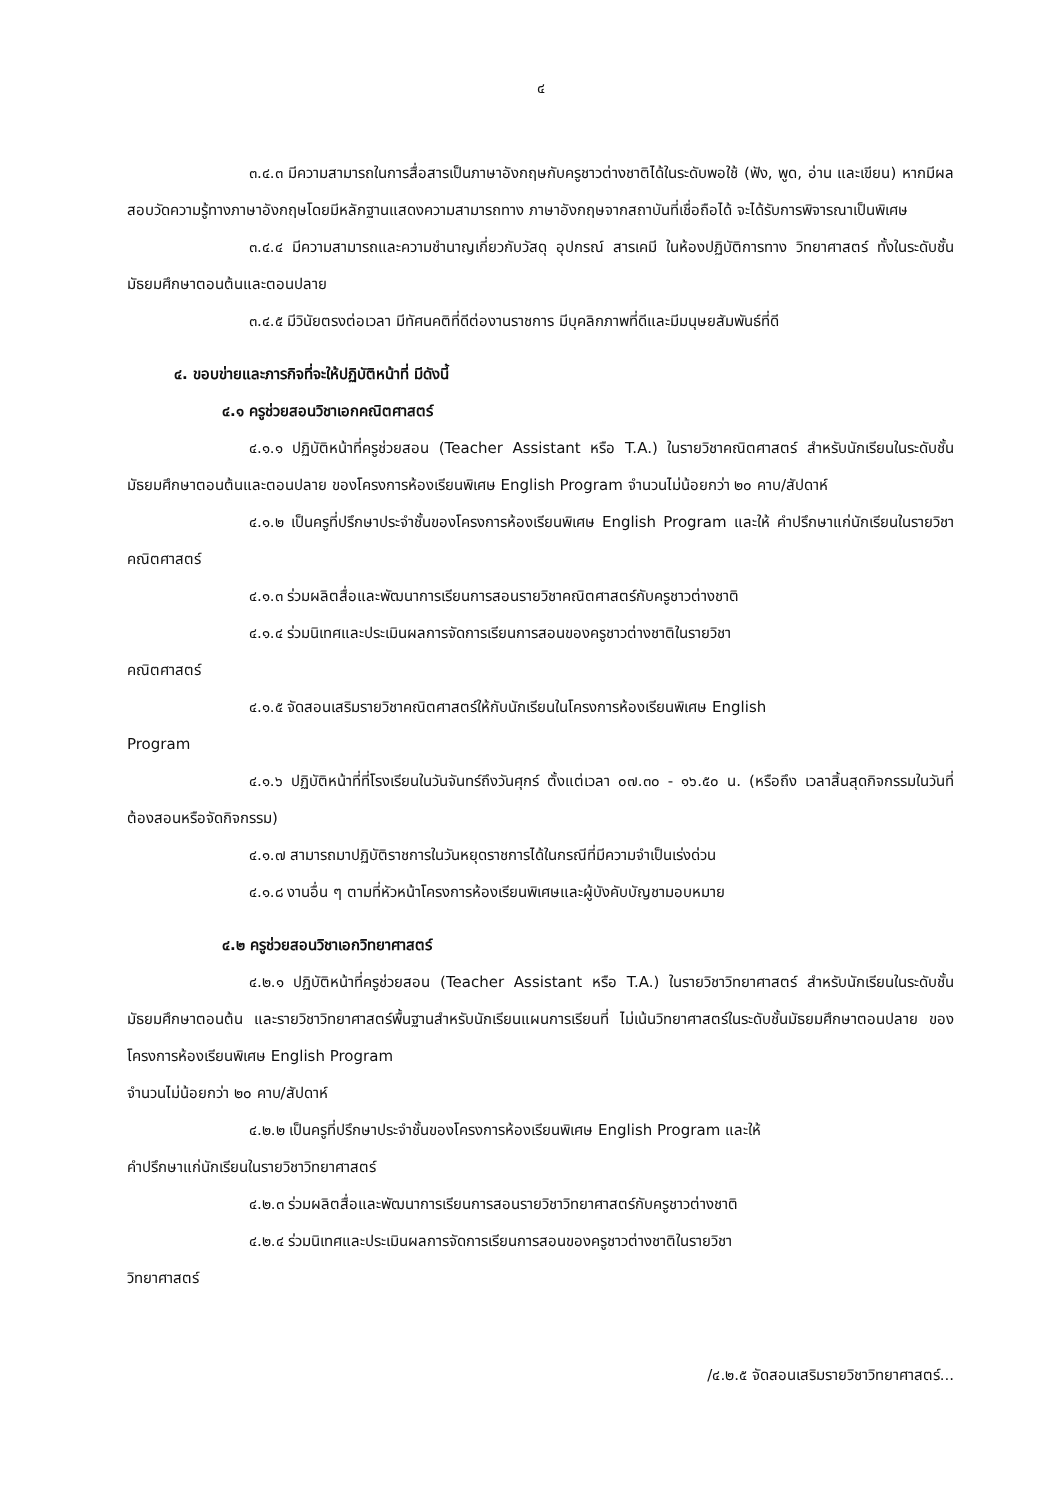๔
๓.๔.๓ มีความสามารถในการสื่อสารเป็นภาษาอังกฤษกับครูชาวต่างชาติได้ในระดับพอใช้ (ฟัง, พูด, อ่าน และเขียน) หากมีผลสอบวัดความรู้ทางภาษาอังกฤษโดยมีหลักฐานแสดงความสามารถทาง ภาษาอังกฤษจากสถาบันที่เชื่อถือได้ จะได้รับการพิจารณาเป็นพิเศษ
๓.๔.๔ มีความสามารถและความชำนาญเกี่ยวกับวัสดุ อุปกรณ์ สารเคมี ในห้องปฏิบัติการทาง วิทยาศาสตร์ ทั้งในระดับชั้นมัธยมศึกษาตอนต้นและตอนปลาย
๓.๔.๕ มีวินัยตรงต่อเวลา มีทัศนคติที่ดีต่องานราชการ มีบุคลิกภาพที่ดีและมีมนุษยสัมพันธ์ที่ดี
๔. ขอบข่ายและภารกิจที่จะให้ปฏิบัติหน้าที่ มีดังนี้
๔.๑ ครูช่วยสอนวิชาเอกคณิตศาสตร์
๔.๑.๑ ปฏิบัติหน้าที่ครูช่วยสอน (Teacher Assistant หรือ T.A.) ในรายวิชาคณิตศาสตร์ สำหรับนักเรียนในระดับชั้นมัธยมศึกษาตอนต้นและตอนปลาย ของโครงการห้องเรียนพิเศษ English Program จำนวนไม่น้อยกว่า ๒๐ คาบ/สัปดาห์
๔.๑.๒ เป็นครูที่ปรึกษาประจำชั้นของโครงการห้องเรียนพิเศษ English Program และให้ คำปรึกษาแก่นักเรียนในรายวิชาคณิตศาสตร์
๔.๑.๓ ร่วมผลิตสื่อและพัฒนาการเรียนการสอนรายวิชาคณิตศาสตร์กับครูชาวต่างชาติ
๔.๑.๔ ร่วมนิเทศและประเมินผลการจัดการเรียนการสอนของครูชาวต่างชาติในรายวิชา
คณิตศาสตร์
๔.๑.๕ จัดสอนเสริมรายวิชาคณิตศาสตร์ให้กับนักเรียนในโครงการห้องเรียนพิเศษ English
Program
๔.๑.๖ ปฏิบัติหน้าที่ที่โรงเรียนในวันจันทร์ถึงวันศุกร์ ตั้งแต่เวลา ๐๗.๓๐ - ๑๖.๕๐ น. (หรือถึง เวลาสิ้นสุดกิจกรรมในวันที่ต้องสอนหรือจัดกิจกรรม)
๔.๑.๗ สามารถมาปฏิบัติราชการในวันหยุดราชการได้ในกรณีที่มีความจำเป็นเร่งด่วน
๔.๑.๘ งานอื่น ๆ ตามที่หัวหน้าโครงการห้องเรียนพิเศษและผู้บังคับบัญชามอบหมาย
๔.๒ ครูช่วยสอนวิชาเอกวิทยาศาสตร์
๔.๒.๑ ปฏิบัติหน้าที่ครูช่วยสอน (Teacher Assistant หรือ T.A.) ในรายวิชาวิทยาศาสตร์ สำหรับนักเรียนในระดับชั้นมัธยมศึกษาตอนต้น และรายวิชาวิทยาศาสตร์พื้นฐานสำหรับนักเรียนแผนการเรียนที่ ไม่เน้นวิทยาศาสตร์ในระดับชั้นมัธยมศึกษาตอนปลาย ของโครงการห้องเรียนพิเศษ English Program
จำนวนไม่น้อยกว่า ๒๐ คาบ/สัปดาห์
๔.๒.๒ เป็นครูที่ปรึกษาประจำชั้นของโครงการห้องเรียนพิเศษ English Program และให้
คำปรึกษาแก่นักเรียนในรายวิชาวิทยาศาสตร์
๔.๒.๓ ร่วมผลิตสื่อและพัฒนาการเรียนการสอนรายวิชาวิทยาศาสตร์กับครูชาวต่างชาติ
๔.๒.๔ ร่วมนิเทศและประเมินผลการจัดการเรียนการสอนของครูชาวต่างชาติในรายวิชา
วิทยาศาสตร์
/๔.๒.๕ จัดสอนเสริมรายวิชาวิทยาศาสตร์...